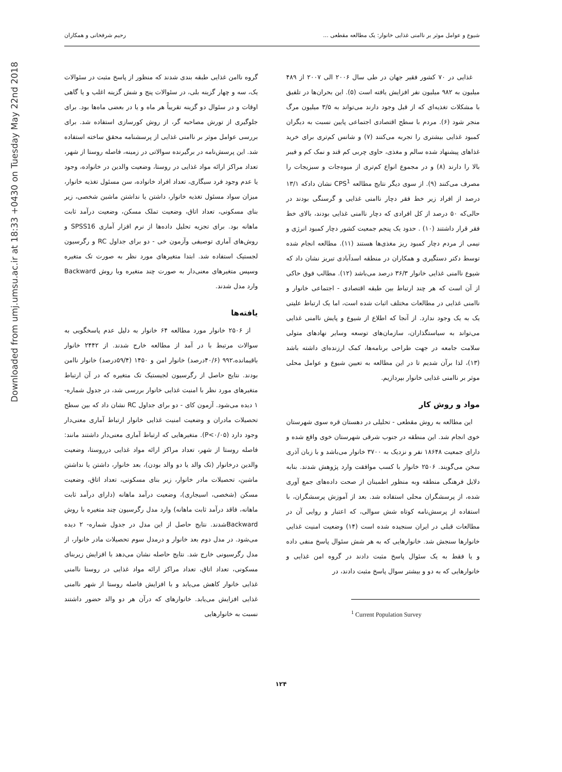Downloaded from umj.umsu.ac.ir at 18:33 +0430 on Tuesday May 22nd 2018
شیوع و عوامل موثر بر ناامنی غذایی خانوار: یک مطالعه مقطعی ... رحیم شرفخانی و همکاران
غذایی در ۷۰ کشور فقیر جهان در طی سال ۲۰۰۶ الی ۲۰۰۷ از ۴۸۹ میلیون به ۹۸۲ میلیون نفر افزایش یافته است (۵). این بحران‌ها در تلفیق با مشکلات تغذیه‌ای که از قبل وجود دارند می‌تواند به ۳/۵ میلیون مرگ منجر شود (۶). مردم با سطح اقتصادی اجتماعی پایین نسبت به دیگران کمبود غذایی بیشتری را تجربه می‌کنند (۷) و شانس کم‌تری برای خرید غذاهای پیشنهاد شده سالم و مغذی، حاوی چربی کم قند و نمک کم و فیبر بالا را دارند (۸) و در مجموع انواع کم‌تری از میوه‌جات و سبزیجات را مصرف می‌کنند (۹). از سوی دیگر نتایج مطالعه CPS<sup>1</sup> نشان دادکه ۱۳/۱ درصد از افراد زیر خط فقر دچار ناامنی غذایی و گرسنگی بودند در حالی‌که ۵۰ درصد از کل افرادی که دچار ناامنی غذایی بودند، بالای خط فقر قرار داشتند (۱۰) . حدود یک پنجم جمعیت کشور دچار کمبود انرژی و نیمی از مردم دچار کمبود ریز مغذی‌ها هستند (۱۱). مطالعه انجام شده توسط دکتر دستگیری و همکاران در منطقه اسدآبادی تبریز نشان داد که شیوع ناامنی غذایی خانوار ۳۶/۳ درصد می‌باشد (۱۲). مطالب فوق حاکی از آن است که هر چند ارتباط بین طبقه اقتصادی - اجتماعی خانوار و ناامنی غذایی در مطالعات مختلف اثبات شده است، اما یک ارتباط علیتی یک به یک وجود ندارد. از آنجا که اطلاع از شیوع و پایش ناامنی غذایی می‌تواند به سیاستگذاران، سازمان‌های توسعه وسایر نهادهای متولی سلامت جامعه در جهت طراحی برنامه‌ها، کمک ارزنده‌ای داشته باشد (۱۳)، لذا برآن شدیم تا در این مطالعه به تعیین شیوع و عوامل محلی موثر بر ناامنی غذایی خانوار بپردازیم.
مواد و روش کار
این مطالعه به روش مقطعی - تحلیلی در دهستان قره سوی شهرستان خوی انجام شد. این منطقه در جنوب شرقی شهرستان خوی واقع شده و دارای جمعیت ۱۸۶۴۸ نفر و نزدیک به ۳۷۰۰ خانوار می‌باشد و با زبان آذری سخن می‌گویند. ۲۵۰۶ خانوار با کسب موافقت وارد پژوهش شدند. بنابه دلایل فرهنگی منطقه وبه منظور اطمینان از صحت داده‌های جمع آوری شده، از پرسشگران محلی استفاده شد. بعد از آموزش پرسشگران، با استفاده از پرسش‌نامه کوتاه شش سوالی، که اعتبار و روایی آن در مطالعات قبلی در ایران سنجیده شده است (۱۴) وضعیت امنیت غذایی خانوارها سنجش شد. خانوارهایی که به هر شش سئوال پاسخ منفی داده و یا فقط به یک سئوال پاسخ مثبت دادند در گروه امن غذایی و خانوارهایی که به دو و بیشتر سوال پاسخ مثبت دادند، در
<sup>1</sup> Current Population Survey
گروه ناامن غذایی طبقه بندی شدند که منظور از پاسخ مثبت در سئوالات یک، سه و چهار گزینه بلی، در سئوالات پنج و شش گزینه اغلب و یا گاهی اوقات و در سئوال دو گزینه تقریباً هر ماه و یا در بعضی ماه‌ها بود. برای جلوگیری از تورش مصاحبه گر، از روش کورسازی استفاده شد. برای بررسی عوامل موثر بر ناامنی غذایی از پرسشنامه محقق ساخته استفاده شد. این پرسش‌نامه در برگیرنده سوالاتی در زمینه، فاصله روستا از شهر، تعداد مراکز ارائه مواد غذایی در روستا، وضعیت والدین در خانواده، وجود یا عدم وجود فرد سیگاری، تعداد افراد خانواده، سن مسئول تغذیه خانوار، میزان سواد مسئول تغذیه خانوار، داشتن یا نداشتن ماشین شخصی، زیر بنای مسکونی، تعداد اتاق، وضعیت تملک مسکن، وضعیت درآمد ثابت ماهانه بود. برای تجزیه تحلیل داده‌ها از نرم افزار آماری SPSS16 و روش‌های آماری توصیفی وآزمون خی - دو برای جداول RC و رگرسیون لجستیک استفاده شد. ابتدا متغیرهای مورد نظر به صورت تک متغیره وسپس متغیرهای معنی‌دار به صورت چند متغیره وبا روش Backward وارد مدل شدند.
یافته‌ها
از ۲۵۰۶ خانوار مورد مطالعه ۶۴ خانوار به دلیل عدم پاسخگویی به سوالات مرتبط با در آمد از مطالعه خارج شدند. از ۲۴۴۲ خانوار باقیمانده،۹۹۲ (۴۰/۶درصد) خانوار امن و ۱۴۵۰ (۵۹/۴درصد) خانوار ناامن بودند. نتایج حاصل از رگرسیون لجیستیک تک متغیره که در آن ارتباط متغیرهای مورد نظر با امنیت غذایی خانوار بررسی شد، در جدول شماره- ۱ دیده می‌شود. آزمون کای - دو برای جداول RC نشان داد که بین سطح تحصیلات مادران و وضعیت امنیت غذایی خانوار ارتباط آماری معنی‌دار وجود دارد (P<۰/۰۵). متغیرهایی که ارتباط آماری معنی‌دار داشتند مانند: فاصله روستا از شهر، تعداد مراکز ارائه مواد غذایی درروستا، وضعیت والدین درخانوار (تک والد یا دو والد بودن)، بعد خانوار، داشتن یا نداشتن ماشین، تحصیلات مادر خانوار، زیر بنای مسکونی، تعداد اتاق، وضعیت مسکن (شخصی، اسیجاری)، وضعیت درآمد ماهانه (دارای درآمد ثابت ماهانه، فاقد درآمد ثابت ماهانه) وارد مدل رگرسیون چند متغیره با روش Backwardشدند. نتایج حاصل از این مدل در جدول شماره- ۲ دیده می‌شود. در مدل دوم بعد خانوار و درمدل سوم تحصیلات مادر خانوار، از مدل رگرسیونی خارج شد. نتایج حاصله نشان می‌دهد با افزایش زیربنای مسکونی، تعداد اتاق، تعداد مراکز ارائه مواد غذایی در روستا ناامنی غذایی خانوار کاهش می‌یابد و با افزایش فاصله روستا از شهر ناامنی غذایی افزایش می‌یابد. خانوارهای که درآن هر دو والد حضور داشتند نسبت به خانوارهایی
۱۲۴